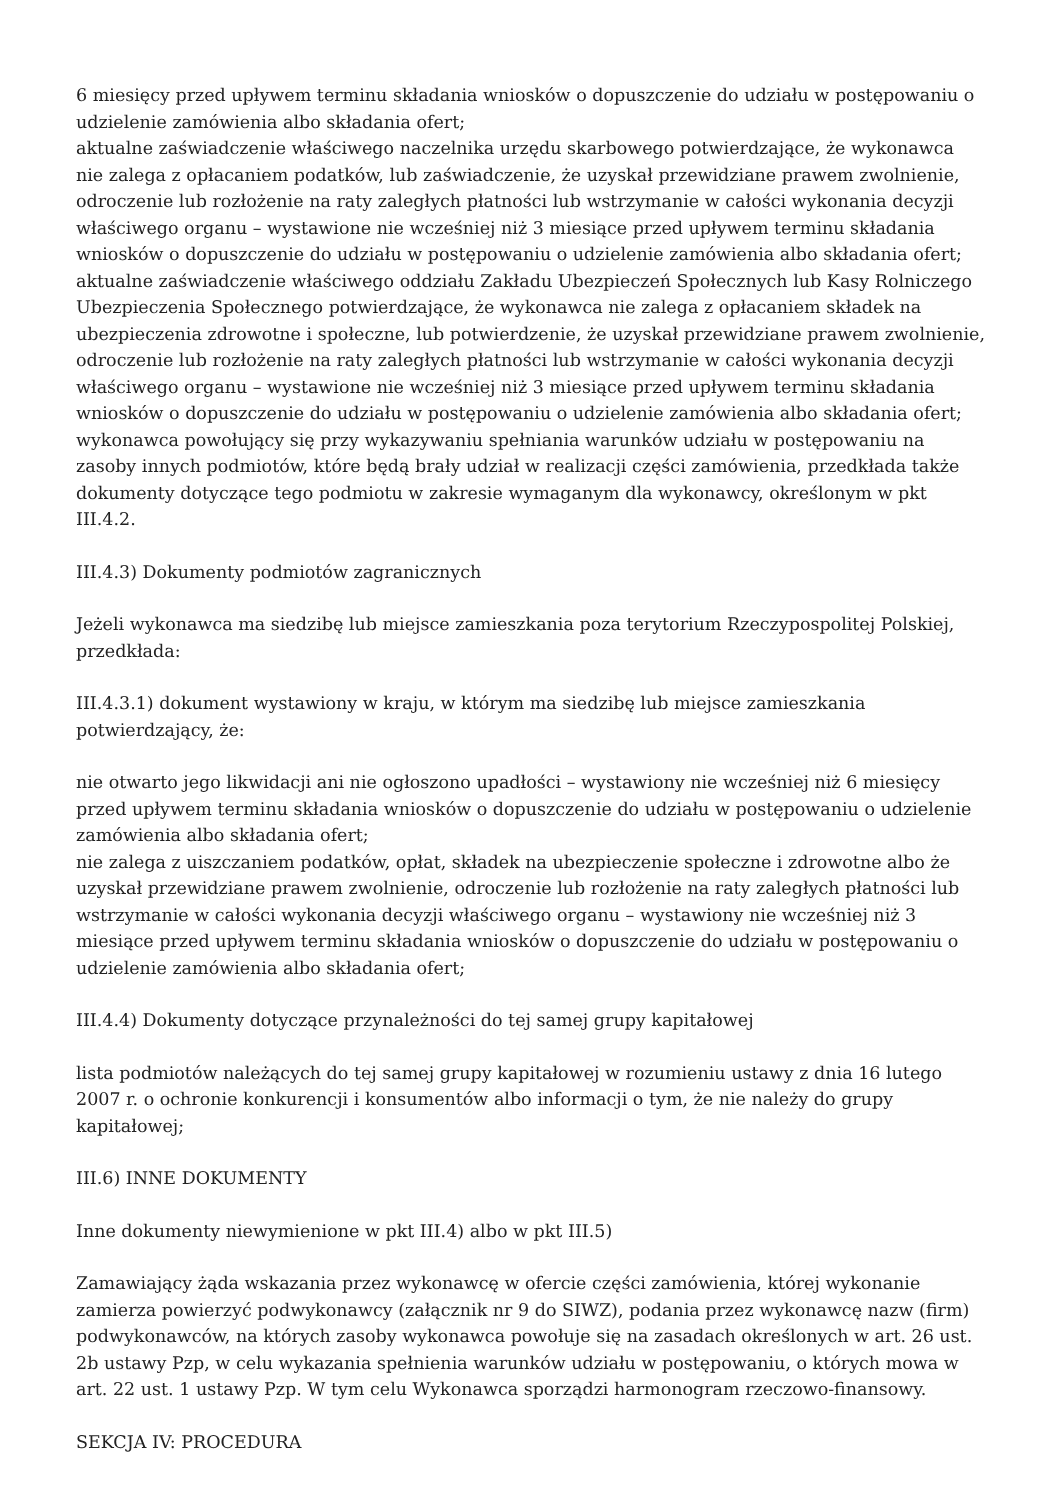6 miesięcy przed upływem terminu składania wniosków o dopuszczenie do udziału w postępowaniu o udzielenie zamówienia albo składania ofert;
aktualne zaświadczenie właściwego naczelnika urzędu skarbowego potwierdzające, że wykonawca nie zalega z opłacaniem podatków, lub zaświadczenie, że uzyskał przewidziane prawem zwolnienie, odroczenie lub rozłożenie na raty zaległych płatności lub wstrzymanie w całości wykonania decyzji właściwego organu – wystawione nie wcześniej niż 3 miesiące przed upływem terminu składania wniosków o dopuszczenie do udziału w postępowaniu o udzielenie zamówienia albo składania ofert;
aktualne zaświadczenie właściwego oddziału Zakładu Ubezpieczeń Społecznych lub Kasy Rolniczego Ubezpieczenia Społecznego potwierdzające, że wykonawca nie zalega z opłacaniem składek na ubezpieczenia zdrowotne i społeczne, lub potwierdzenie, że uzyskał przewidziane prawem zwolnienie, odroczenie lub rozłożenie na raty zaległych płatności lub wstrzymanie w całości wykonania decyzji właściwego organu – wystawione nie wcześniej niż 3 miesiące przed upływem terminu składania wniosków o dopuszczenie do udziału w postępowaniu o udzielenie zamówienia albo składania ofert;
wykonawca powołujący się przy wykazywaniu spełniania warunków udziału w postępowaniu na zasoby innych podmiotów, które będą brały udział w realizacji części zamówienia, przedkłada także dokumenty dotyczące tego podmiotu w zakresie wymaganym dla wykonawcy, określonym w pkt III.4.2.
III.4.3) Dokumenty podmiotów zagranicznych
Jeżeli wykonawca ma siedzibę lub miejsce zamieszkania poza terytorium Rzeczypospolitej Polskiej, przedkłada:
III.4.3.1) dokument wystawiony w kraju, w którym ma siedzibę lub miejsce zamieszkania potwierdzający, że:
nie otwarto jego likwidacji ani nie ogłoszono upadłości – wystawiony nie wcześniej niż 6 miesięcy przed upływem terminu składania wniosków o dopuszczenie do udziału w postępowaniu o udzielenie zamówienia albo składania ofert;
nie zalega z uiszczaniem podatków, opłat, składek na ubezpieczenie społeczne i zdrowotne albo że uzyskał przewidziane prawem zwolnienie, odroczenie lub rozłożenie na raty zaległych płatności lub wstrzymanie w całości wykonania decyzji właściwego organu – wystawiony nie wcześniej niż 3 miesiące przed upływem terminu składania wniosków o dopuszczenie do udziału w postępowaniu o udzielenie zamówienia albo składania ofert;
III.4.4) Dokumenty dotyczące przynależności do tej samej grupy kapitałowej
lista podmiotów należących do tej samej grupy kapitałowej w rozumieniu ustawy z dnia 16 lutego 2007 r. o ochronie konkurencji i konsumentów albo informacji o tym, że nie należy do grupy kapitałowej;
III.6) INNE DOKUMENTY
Inne dokumenty niewymienione w pkt III.4) albo w pkt III.5)
Zamawiający żąda wskazania przez wykonawcę w ofercie części zamówienia, której wykonanie zamierza powierzyć podwykonawcy (załącznik nr 9 do SIWZ), podania przez wykonawcę nazw (firm) podwykonawców, na których zasoby wykonawca powołuje się na zasadach określonych w art. 26 ust. 2b ustawy Pzp, w celu wykazania spełnienia warunków udziału w postępowaniu, o których mowa w art. 22 ust. 1 ustawy Pzp. W tym celu Wykonawca sporządzi harmonogram rzeczowo-finansowy.
SEKCJA IV: PROCEDURA